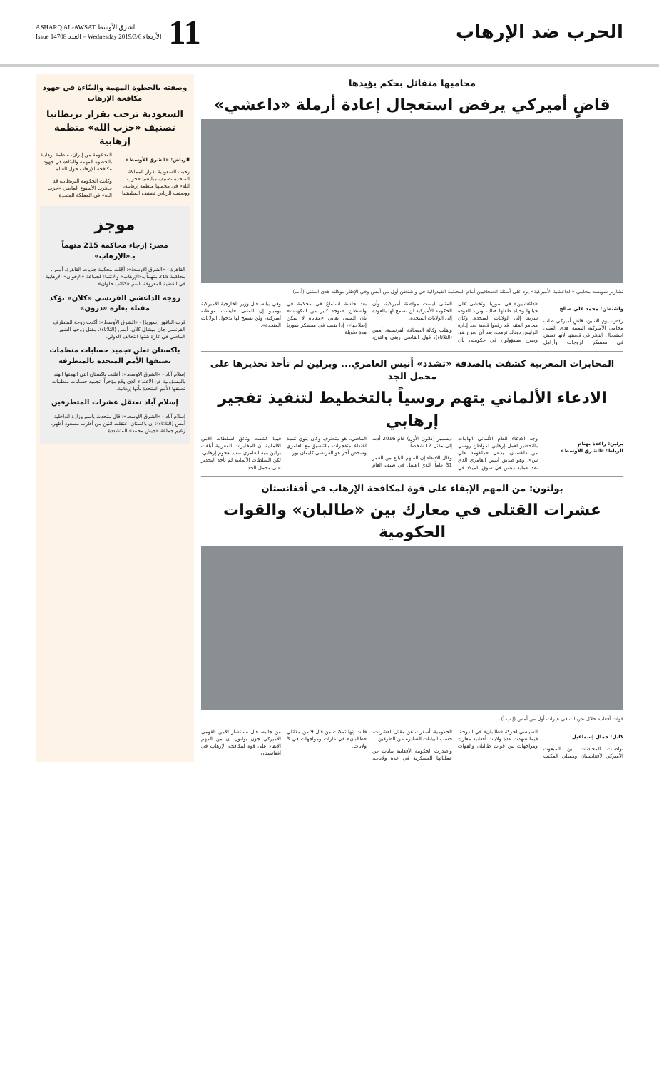الحرب ضد الإرهاب
ASHARQ AL-AWSAT الشرق الأوسط
Issue 14708 العدد – Wednesday 2019/3/6 الأربعاء 11
محاميها متفائل بحكم يؤيدها
قاضٍ أميركي يرفض استعجال إعادة أرملة «داعشي»
تشارلز سويفت محامي «الداعشية الأميركية» يرد على أسئلة الصحافيين أمام المحكمة الفيدرالية في واشنطن أول من أمس وفي الإطار موكلته هدى المثنى (أ.ب)
واشنطن: محمد علي صالح
رفض، يوم الاثنين، قاضٍ أميركي طلب محامي الأميركية اليمنية هدى المثنى استعجال النظر في قضيتها لأنها تعيش في معسكر لزوجات وأرامل «داعشيين» في سوريا، وتخشى على حياتها وحياة طفلها هناك، وتريد العودة سريعاً إلى الولايات المتحدة. وكان محامو المثنى قد رفعوا قضية ضد إدارة الرئيس دونالد ترمب، بعد أن صرح هو، وصرح مسؤولون في حكومته، بأن المثنى ليست مواطنة أميركية، وأن الحكومة الأميركية لن تسمح لها بالعودة إلى الولايات المتحدة.
ونقلت وكالة الصحافة الفرنسية، أمس (الثلاثاء)، قول القاضي ريغي والتون، بعد جلسة استماع في محكمة في واشنطن: «توجد كثير من التكهنات» بأن المثنى تعاني «معاناة لا يمكن إصلاحها»، إذا بقيت في معسكر سوريا مدة طويلة.
وفي بيانه، قال وزير الخارجية الأميركية بومبيو إن المثنى «ليست مواطنة أميركية، ولن يسمح لها بدخول الولايات المتحدة».
المخابرات المغربية كشفت بالصدفة «تشدد» أنيس العامري... وبرلين لم تأخذ تحذيرها على محمل الجد
الادعاء الألماني يتهم روسياً بالتخطيط لتنفيذ تفجير إرهابي
برلين: راغدة بهنام
الرباط: «الشرق الأوسط»
وجه الادعاء العام الألماني اتهامات بالتحضير لعمل إرهابي لمواطن روسي من داغستان، يدعى «ماغومد علي س»، وهو صديق أنيس العامري الذي نفذ عملية دهس في سوق للميلاد في ديسمبر (كانون الأول) عام 2016 أدت إلى مقتل 12 شخصاً.
وقال الادعاء إن المتهم البالغ من العمر 31 عاماً، الذي اعتقل في صيف العام الماضي، هو متطرف وكان ينوي تنفيذ اعتداء بمتفجرات، بالتنسيق مع العامري وشخص آخر هو الفرنسي كليمان بور.
فيما كشفت وثائق لسلطات الأمن الألمانية أن المخابرات المغربية أبلغت برلين بنية العامري تنفيذ هجوم إرهابي، لكن السلطات الألمانية لم تأخذ التحذير على محمل الجد.
بولتون: من المهم الإبقاء على قوة لمكافحة الإرهاب في أفغانستان
عشرات القتلى في معارك بين «طالبان» والقوات الحكومية
قوات أفغانية خلال تدريبات في هيرات أول من أمس (إ.ب.أ)
كابل: جمال إسماعيل
تواصلت المحادثات بين المبعوث الأميركي لأفغانستان وممثلي المكتب السياسي لحركة «طالبان» في الدوحة، فيما شهدت عدة ولايات أفغانية معارك ومواجهات بين قوات طالبان والقوات الحكومية، أسفرت عن مقتل العشرات، حسب البيانات الصادرة عن الطرفين.
وأصدرت الحكومة الأفغانية بيانات عن عملياتها العسكرية في عدة ولايات، قالت إنها تمكنت من قتل 9 من مقاتلي «طالبان» في غارات ومواجهات في 3 ولايات.
من جانبه، قال مستشار الأمن القومي الأميركي جون بولتون إن من المهم الإبقاء على قوة لمكافحة الإرهاب في أفغانستان.
وصفته بالخطوة المهمة والبنّاءة في جهود مكافحة الإرهاب
السعودية ترحب بقرار بريطانيا تصنيف «حزب الله» منظمة إرهابية
الرياض: «الشرق الأوسط»
رحبت السعودية بقرار المملكة المتحدة تصنيف ميليشيا «حزب الله» في مجملها منظمة إرهابية، ووصفت الرياض تصنيف الميليشيا المدعومة من إيران، منظمة إرهابية بالخطوة المهمة والبنّاءة في جهود مكافحة الإرهاب حول العالم.
وكانت الحكومة البريطانية قد حظرت الأسبوع الماضي «حزب الله» في المملكة المتحدة.
موجز
مصر: إرجاء محاكمة 215 متهماً بـ«الإرهاب»
القاهرة - «الشرق الأوسط»: أجّلت محكمة جنايات القاهرة، أمس، محاكمة 215 متهماً بـ«الإرهاب» والانتماء لجماعة «الإخوان» الإرهابية في القضية المعروفة باسم «كتائب حلوان».
زوجة الداعشي الفرنسي «كلان» تؤكد مقتله بغارة «درون»
قرب الباغوز (سوريا) - «الشرق الأوسط»: أكدت زوجة المتطرف الفرنسي جان ميشال كلان، أمس (الثلاثاء)، مقتل زوجها الشهر الماضي في غارة شنها التحالف الدولي.
باكستان تعلن تجميد حسابات منظمات تصنفها الأمم المتحدة بالمتطرفة
إسلام آباد - «الشرق الأوسط»: أعلنت باكستان التي اتهمتها الهند بالمسؤولية عن الاعتداء الذي وقع مؤخراً، تجميد حسابات منظمات تصنفها الأمم المتحدة بأنها إرهابية.
إسلام آباد تعتقل عشرات المتطرفين
إسلام آباد - «الشرق الأوسط»: قال متحدث باسم وزارة الداخلية، أمس (الثلاثاء): إن باكستان اعتقلت اثنين من أقارب مسعود أظهر، زعيم جماعة «جيش محمد» المتشددة.